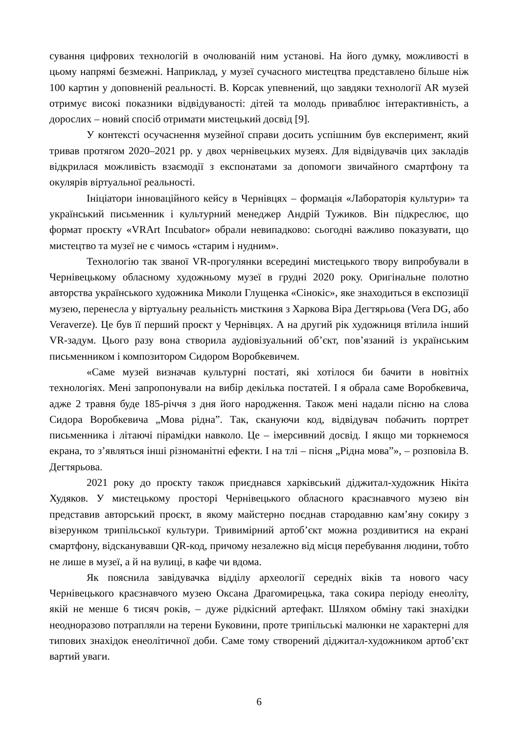сування цифрових технологій в очолюваній ним установі. На його думку, можливості в цьому напрямі безмежні. Наприклад, у музеї сучасного мистецтва представлено більше ніж 100 картин у доповненій реальності. В. Корсак упевнений, що завдяки технології AR музей отримує високі показники відвідуваності: дітей та молодь приваблює інтерактивність, а дорослих – новий спосіб отримати мистецький досвід [9].
У контексті осучаснення музейної справи досить успішним був експеримент, який тривав протягом 2020–2021 рр. у двох чернівецьких музеях. Для відвідувачів цих закладів відкрилася можливість взаємодії з експонатами за допомоги звичайного смартфону та окулярів віртуальної реальності.
Ініціатори інноваційного кейсу в Чернівцях – формація «Лабораторія культури» та український письменник і культурний менеджер Андрій Тужиков. Він підкреслює, що формат проєкту «VRArt Incubator» обрали невипадково: сьогодні важливо показувати, що мистецтво та музеї не є чимось «старим і нудним».
Технологію так званої VR-прогулянки всередині мистецького твору випробували в Чернівецькому обласному художньому музеї в грудні 2020 року. Оригінальне полотно авторства українського художника Миколи Глущенка «Сінокіс», яке знаходиться в експозиції музею, перенесла у віртуальну реальність мисткиня з Харкова Віра Дегтярьова (Vera DG, або Veraverze). Це був її перший проєкт у Чернівцях. А на другий рік художниця втілила інший VR-задум. Цього разу вона створила аудіовізуальний об’єкт, пов’язаний із українським письменником і композитором Сидором Воробкевичем.
«Саме музей визначав культурні постаті, які хотілося би бачити в новітніх технологіях. Мені запропонували на вибір декілька постатей. І я обрала саме Воробкевича, адже 2 травня буде 185-річчя з дня його народження. Також мені надали пісню на слова Сидора Воробкевича „Мова рідна”. Так, скануючи код, відвідувач побачить портрет письменника і літаючі пірамідки навколо. Це – імерсивний досвід. І якщо ми торкнемося екрана, то з’являться інші різноманітні ефекти. І на тлі – пісня „Рідна мова”», – розповіла В. Дегтярьова.
2021 року до проєкту також приєднався харківський діджитал-художник Нікіта Худяков. У мистецькому просторі Чернівецького обласного краєзнавчого музею він представив авторський проєкт, в якому майстерно поєднав стародавню кам’яну сокиру з візерунком трипільської культури. Тривимірний артоб’єкт можна роздивитися на екрані смартфону, відсканувавши QR-код, причому незалежно від місця перебування людини, тобто не лише в музеї, а й на вулиці, в кафе чи вдома.
Як пояснила завідувачка відділу археології середніх віків та нового часу Чернівецького краєзнавчого музею Оксана Драгомирецька, така сокира періоду енеоліту, якій не менше 6 тисяч років, – дуже рідкісний артефакт. Шляхом обміну такі знахідки неодноразово потрапляли на терени Буковини, проте трипільські малюнки не характерні для типових знахідок енеолітичної доби. Саме тому створений діджитал-художником артоб’єкт вартий уваги.
6